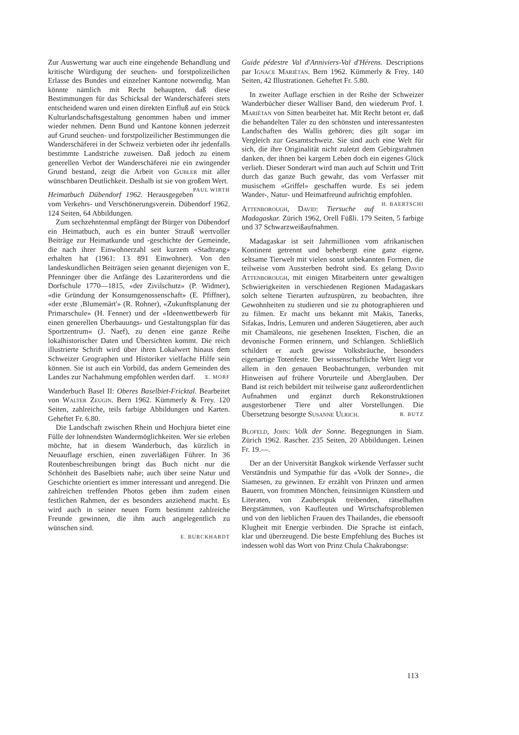Zur Auswertung war auch eine eingehende Behandlung und kritische Würdigung der seuchen- und forstpolizeilichen Erlasse des Bundes und einzelner Kantone notwendig. Man könnte nämlich mit Recht behaupten, daß diese Bestimmungen für das Schicksal der Wanderschäferei stets entscheidend waren und einen direkten Einfluß auf ein Stück Kulturlandschaftsgestaltung genommen haben und immer wieder nehmen. Denn Bund und Kantone können jederzeit auf Grund seuchen- und forstpolizeilicher Bestimmungen die Wanderschäferei in der Schweiz verbieten oder ihr jedenfalls bestimmte Landstriche zuweisen. Daß jedoch zu einem generellen Verbot der Wanderschäferei nie ein zwingender Grund bestand, zeigt die Arbeit von Gubler mit aller wünschbaren Deutlichkeit. Deshalb ist sie von großem Wert. PAUL WIRTH
Heimatbuch Dübendorf 1962. Herausgegeben vom Verkehrs- und Verschönerungsverein. Dübendorf 1962. 124 Seiten, 64 Abbildungen.
Zum sechzehntenmal empfängt der Bürger von Dübendorf ein Heimatbuch, auch es ein bunter Strauß wertvoller Beiträge zur Heimatkunde und -geschichte der Gemeinde, die nach ihrer Einwohnerzahl seit kurzem «Stadtrang» erhalten hat (1961: 13 891 Einwohner). Von den landeskundlichen Beiträgen seien genannt diejenigen von E. Pfenninger über die Anfänge des Lazariterordens und die Dorfschule 1770—1815, «der Zivilschutz» (P. Widmer), «die Gründung der Konsumgenossenschaft» (E. Pfiffner), «der erste ‚Blumemärt'» (R. Rohner), «Zukunftsplanung der Primarschule» (H. Fenner) und der «Ideenwettbewerb für einen generellen Überbauungs- und Gestaltungsplan für das Sportzentrum« (J. Naef), zu denen eine ganze Reihe lokalhistorischer Daten und Übersichten kommt. Die reich illustrierte Schrift wird über ihren Lokalwert hinaus dem Schweizer Geographen und Historiker vielfache Hilfe sein können. Sie ist auch ein Vorbild, das andern Gemeinden des Landes zur Nachahmung empfohlen werden darf. E. MORF
Wanderbuch Basel II: Oberes Baselbiet-Fricktal. Bearbeitet von Walter Zeugin. Bern 1962. Kümmerly & Frey. 120 Seiten, zahlreiche, teils farbige Abbildungen und Karten. Geheftet Fr. 6.80.
Die Landschaft zwischen Rhein und Hochjura bietet eine Fülle der lohnendsten Wandermöglichkeiten. Wer sie erleben möchte, hat in diesem Wanderbuch, das kürzlich in Neuauflage erschien, einen zuverläßigen Führer. In 36 Routenbeschreibungen bringt das Buch nicht nur die Schönheit des Baselbiets nahe; auch über seine Natur und Geschichte orientiert es immer interessant und anregend. Die zahlreichen treffenden Photos geben ihm zudem einen festlichen Rahmen, der es besonders anziehend macht. Es wird auch in seiner neuen Form bestimmt zahlreiche Freunde gewinnen, die ihm auch angelegentlich zu wünschen sind.
E. BURCKHARDT
Guide pédestre Val d'Anniviers-Val d'Hérens. Descriptions par Ignace Mariétan. Bern 1962. Kümmerly & Frey. 140 Seiten, 42 Illustrationen. Geheftet Fr. 5.80.
In zweiter Auflage erschien in der Reihe der Schweizer Wanderbücher dieser Walliser Band, den wiederum Prof. I. Mariétan von Sitten bearbeitet hat. Mit Recht betont er, daß die behandelten Täler zu den schönsten und interessantesten Landschaften des Wallis gehören; dies gilt sogar im Vergleich zur Gesamtschweiz. Sie sind auch eine Welt für sich, die ihre Originalität nicht zuletzt dem Gebirgsrahmen danken, der ihnen bei kargem Leben doch ein eigenes Glück verlieh. Dieser Sonderart wird man auch auf Schritt und Tritt durch das ganze Buch gewahr, das vom Verfasser mit musischem «Griffel» geschaffen wurde. Es sei jedem Wander-, Natur- und Heimatfreund aufrichtig empfohlen. H. BAERTSCHI
Attenborough, David: Tiersuche auf Madagaskar. Zürich 1962, Orell Füßli. 179 Seiten, 5 farbige und 37 Schwarzweißaufnahmen.
Madagaskar ist seit Jahrmillionen vom afrikanischen Kontinent getrennt und beherbergt eine ganz eigene, seltsame Tierwelt mit vielen sonst unbekannten Formen, die teilweise vom Aussterben bedroht sind. Es gelang David Attenborough, mit einigen Mitarbeitern unter gewaltigen Schwierigkeiten in verschiedenen Regionen Madagaskars solch seltene Tierarten aufzuspüren, zu beobachten, ihre Gewohnheiten zu studieren und sie zu photographieren und zu filmen. Er macht uns bekannt mit Makis, Tanerks, Sifakas, Indris, Lemuren und anderen Säugetieren, aber auch mit Chamäleons, nie gesehenen Insekten, Fischen, die an devonische Formen erinnern, und Schlangen. Schließlich schildert er auch gewisse Volksbräuche, besonders eigenartige Totenfeste. Der wissenschaftliche Wert liegt vor allem in den genauen Beobachtungen, verbunden mit Hinweisen auf frühere Vorurteile und Aberglauben. Der Band ist reich bebildert mit teilweise ganz außerordentlichen Aufnahmen und ergänzt durch Rekonstruktionen ausgestorbener Tiere und alter Vorstellungen. Die Übersetzung besorgte Susanne Ulrich. R. BUTZ
Blofeld, John: Volk der Sonne. Begegnungen in Siam. Zürich 1962. Rascher. 235 Seiten, 20 Abbildungen. Leinen Fr. 19.—.
Der an der Universität Bangkok wirkende Verfasser sucht Verständnis und Sympathie für das «Volk der Sonne», die Siamesen, zu gewinnen. Er erzählt von Prinzen und armen Bauern, von frommen Mönchen, feinsinnigen Künstlern und Literaten, von Zauberspuk treibenden, rätselhaften Bergstämmen, von Kaufleuten und Wirtschaftsproblemen und von den lieblichen Frauen des Thailandes, die ebensooft Klugheit mit Energie verbinden. Die Sprache ist einfach, klar und überzeugend. Die beste Empfehlung des Buches ist indessen wohl das Wort von Prinz Chula Chakrabongse:
113